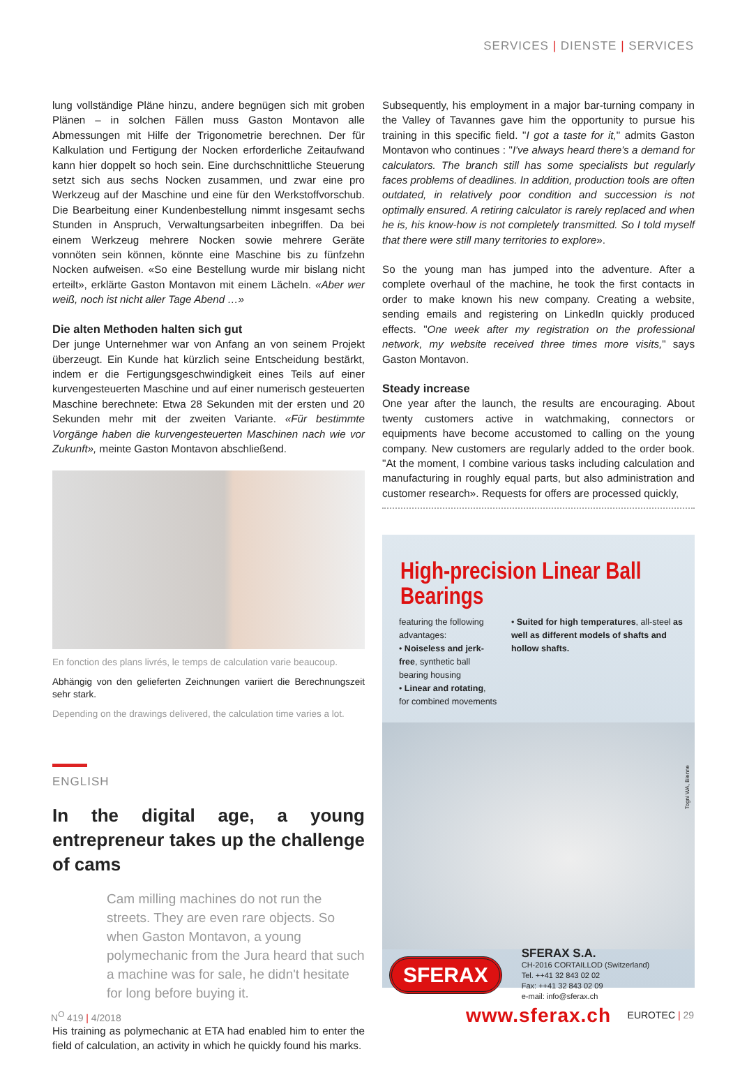SERVICES | DIENSTE | SERVICES
lung vollständige Pläne hinzu, andere begnügen sich mit groben Plänen – in solchen Fällen muss Gaston Montavon alle Abmessungen mit Hilfe der Trigonometrie berechnen. Der für Kalkulation und Fertigung der Nocken erforderliche Zeitaufwand kann hier doppelt so hoch sein. Eine durchschnittliche Steuerung setzt sich aus sechs Nocken zusammen, und zwar eine pro Werkzeug auf der Maschine und eine für den Werkstoffvorschub. Die Bearbeitung einer Kundenbestellung nimmt insgesamt sechs Stunden in Anspruch, Verwaltungsarbeiten inbegriffen. Da bei einem Werkzeug mehrere Nocken sowie mehrere Geräte vonnöten sein können, könnte eine Maschine bis zu fünfzehn Nocken aufweisen. «So eine Bestellung wurde mir bislang nicht erteilt», erklärte Gaston Montavon mit einem Lächeln. «Aber wer weiß, noch ist nicht aller Tage Abend …»
Die alten Methoden halten sich gut
Der junge Unternehmer war von Anfang an von seinem Projekt überzeugt. Ein Kunde hat kürzlich seine Entscheidung bestärkt, indem er die Fertigungsgeschwindigkeit eines Teils auf einer kurvengesteuerten Maschine und auf einer numerisch gesteuerten Maschine berechnete: Etwa 28 Sekunden mit der ersten und 20 Sekunden mehr mit der zweiten Variante. «Für bestimmte Vorgänge haben die kurvengesteuerten Maschinen nach wie vor Zukunft», meinte Gaston Montavon abschließend.
En fonction des plans livrés, le temps de calculation varie beaucoup.
Abhängig von den gelieferten Zeichnungen variiert die Berechnungszeit sehr stark.
Depending on the drawings delivered, the calculation time varies a lot.
ENGLISH
In the digital age, a young entrepreneur takes up the challenge of cams
Cam milling machines do not run the streets. They are even rare objects. So when Gaston Montavon, a young polymechanic from the Jura heard that such a machine was for sale, he didn't hesitate for long before buying it.
His training as polymechanic at ETA had enabled him to enter the field of calculation, an activity in which he quickly found his marks.
Subsequently, his employment in a major bar-turning company in the Valley of Tavannes gave him the opportunity to pursue his training in this specific field. "I got a taste for it," admits Gaston Montavon who continues : "I've always heard there's a demand for calculators. The branch still has some specialists but regularly faces problems of deadlines. In addition, production tools are often outdated, in relatively poor condition and succession is not optimally ensured. A retiring calculator is rarely replaced and when he is, his know-how is not completely transmitted. So I told myself that there were still many territories to explore».
So the young man has jumped into the adventure. After a complete overhaul of the machine, he took the first contacts in order to make known his new company. Creating a website, sending emails and registering on LinkedIn quickly produced effects. "One week after my registration on the professional network, my website received three times more visits," says Gaston Montavon.
Steady increase
One year after the launch, the results are encouraging. About twenty customers active in watchmaking, connectors or equipments have become accustomed to calling on the young company. New customers are regularly added to the order book. "At the moment, I combine various tasks including calculation and manufacturing in roughly equal parts, but also administration and customer research». Requests for offers are processed quickly,
High-precision Linear Ball Bearings
featuring the following advantages:
• Noiseless and jerk-free, synthetic ball bearing housing
• Linear and rotating, for combined movements
• Suited for high temperatures, all-steel as well as different models of shafts and hollow shafts.
Togni WA, Bienne
SFERAX
SFERAX S.A.
CH-2016 CORTAILLOD (Switzerland)
Tel. ++41 32 843 02 02
Fax: ++41 32 843 02 09
e-mail: info@sferax.ch
www.sferax.ch
N<sup>O</sup> 419 | 4/2018 EUROTEC | 29